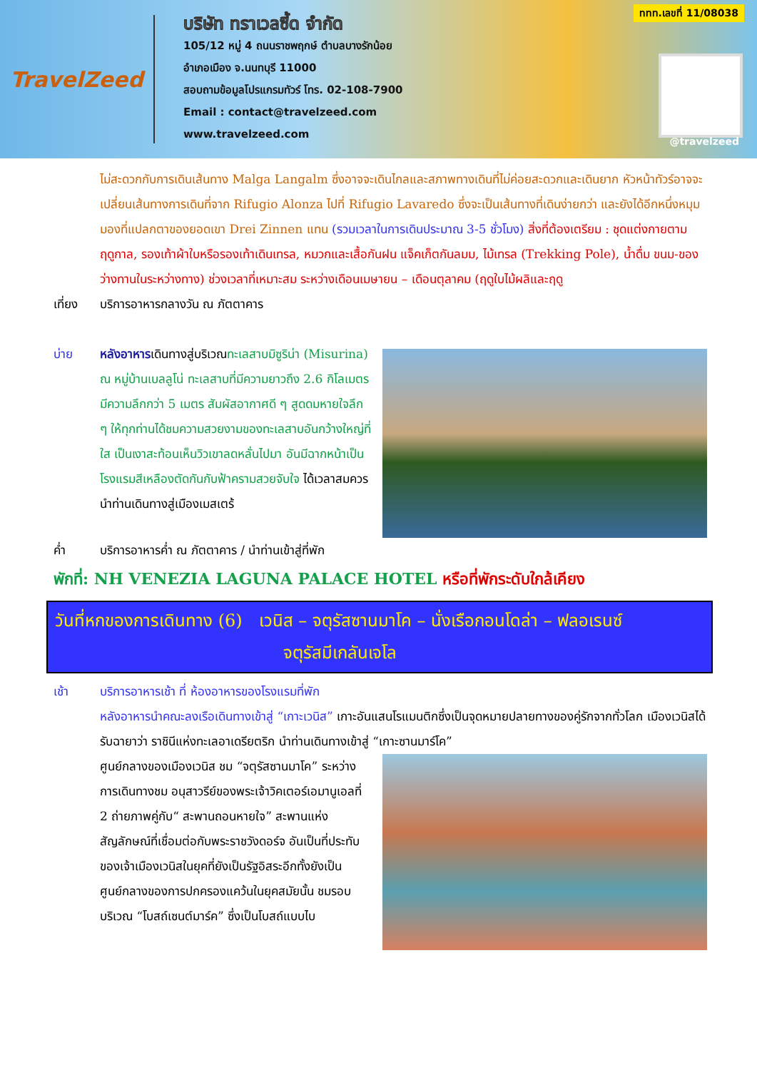TravelZeed
บริษัท ทราเวลซี้ด จำกัด
105/12 หมู่ 4 ถนนราชพฤกษ์ ตำบลบางรักน้อย
อำเภอเมือง จ.นนทบุรี 11000
สอบถามข้อมูลโปรแกรมทัวร์ โทร. 02-108-7900
Email : contact@travelzeed.com
www.travelzeed.com
ททท.เลขที่ 11/08038
@travelzeed
ไม่สะดวกกับการเดินเส้นทาง Malga Langalm ซึ่งอาจจะเดินไกลและสภาพทางเดินที่ไม่ค่อยสะดวกและเดินยาก หัวหน้าทัวร์อาจจะเปลี่ยนเส้นทางการเดินที่จาก Rifugio Alonza ไปที่ Rifugio Lavaredo ซึ่งจะเป็นเส้นทางที่เดินง่ายกว่า และยังได้อีกหนึ่งหมุมมองที่แปลกตาของยอดเขา Drei Zinnen แทน (รวมเวลาในการเดินประมาณ 3-5 ชั่วโมง) สิ่งที่ต้องเตรียม : ชุดแต่งกายตามฤดูกาล, รองเท้าผ้าใบหรือรองเท้าเดินเทรล, หมวกและเสื้อกันฝน แจ็คเก็ตกันลมม, ไม้เทรล (Trekking Pole), น้ำดื่ม ขนม-ของว่างทานในระหว่างทาง) ช่วงเวลาที่เหมาะสม ระหว่างเดือนเมษายน – เดือนตุลาคม (ฤดูใบไม้ผลิและฤดู
เที่ยง บริการอาหารกลางวัน ณ ภัตตาคาร
บ่าย หลังอาหารเดินทางสู่บริเวณทะเลสาบมิซูริน่า (Misurina) ณ หมู่บ้านเบลลูโน่ ทะเลสาบที่มีความยาวถึง 2.6 กิโลเมตร มีความลึกกว่า 5 เมตร สัมผัสอากาศดี ๆ สูดดมหายใจลึก ๆ ให้ทุกท่านได้ชมความสวยงามของทะเลสาบอันกว้างใหญ่ที่ใส เป็นเงาสะท้อนเห็นวิวเขาลดหลั่นไปมา อันมีฉากหน้าเป็นโรงแรมสีเหลืองตัดกันกับฟ้าครามสวยจับใจ ได้เวลาสมควรนำท่านเดินทางสู่เมืองเมสเตร้
ค่ำ บริการอาหารค่ำ ณ ภัตตาคาร / นำท่านเข้าสู่ที่พัก
พักที่: NH VENEZIA LAGUNA PALACE HOTEL หรือที่พักระดับใกล้เคียง
วันที่หกของการเดินทาง (6) เวนิส – จตุรัสซานมาโค – นั่งเรือกอนโดล่า – ฟลอเรนซ์
จตุรัสมีเกลันเจโล
เช้า บริการอาหารเช้า ที่ ห้องอาหารของโรงแรมที่พัก
หลังอาหารนำคณะลงเรือเดินทางเข้าสู่ “เกาะเวนิส” เกาะอันแสนโรแมนติกซึ่งเป็นจุดหมายปลายทางของคู่รักจากทั่วโลก เมืองเวนิสได้รับฉายาว่า ราชินีแห่งทะเลอาเดรียตริก นำท่านเดินทางเข้าสู่ “เกาะซานมาร์โค”
ศูนย์กลางของเมืองเวนิส ชม “จตุรัสซานมาโค” ระหว่างการเดินทางชม อนุสาวรีย์ของพระเจ้าวิคเตอร์เอมานูเอลที่ 2 ถ่ายภาพคู่กับ“ สะพานถอนหายใจ” สะพานแห่งสัญลักษณ์ที่เชื่อมต่อกับพระราชวังดอร์จ อันเป็นที่ประทับของเจ้าเมืองเวนิสในยุคที่ยังเป็นรัฐอิสระอีกทั้งยังเป็นศูนย์กลางของการปกครองแคว้นในยุคสมัยนั้น ชมรอบบริเวณ “โบสถ์เซนต์มาร์ค” ซึ่งเป็นโบสถ์แบบไบ